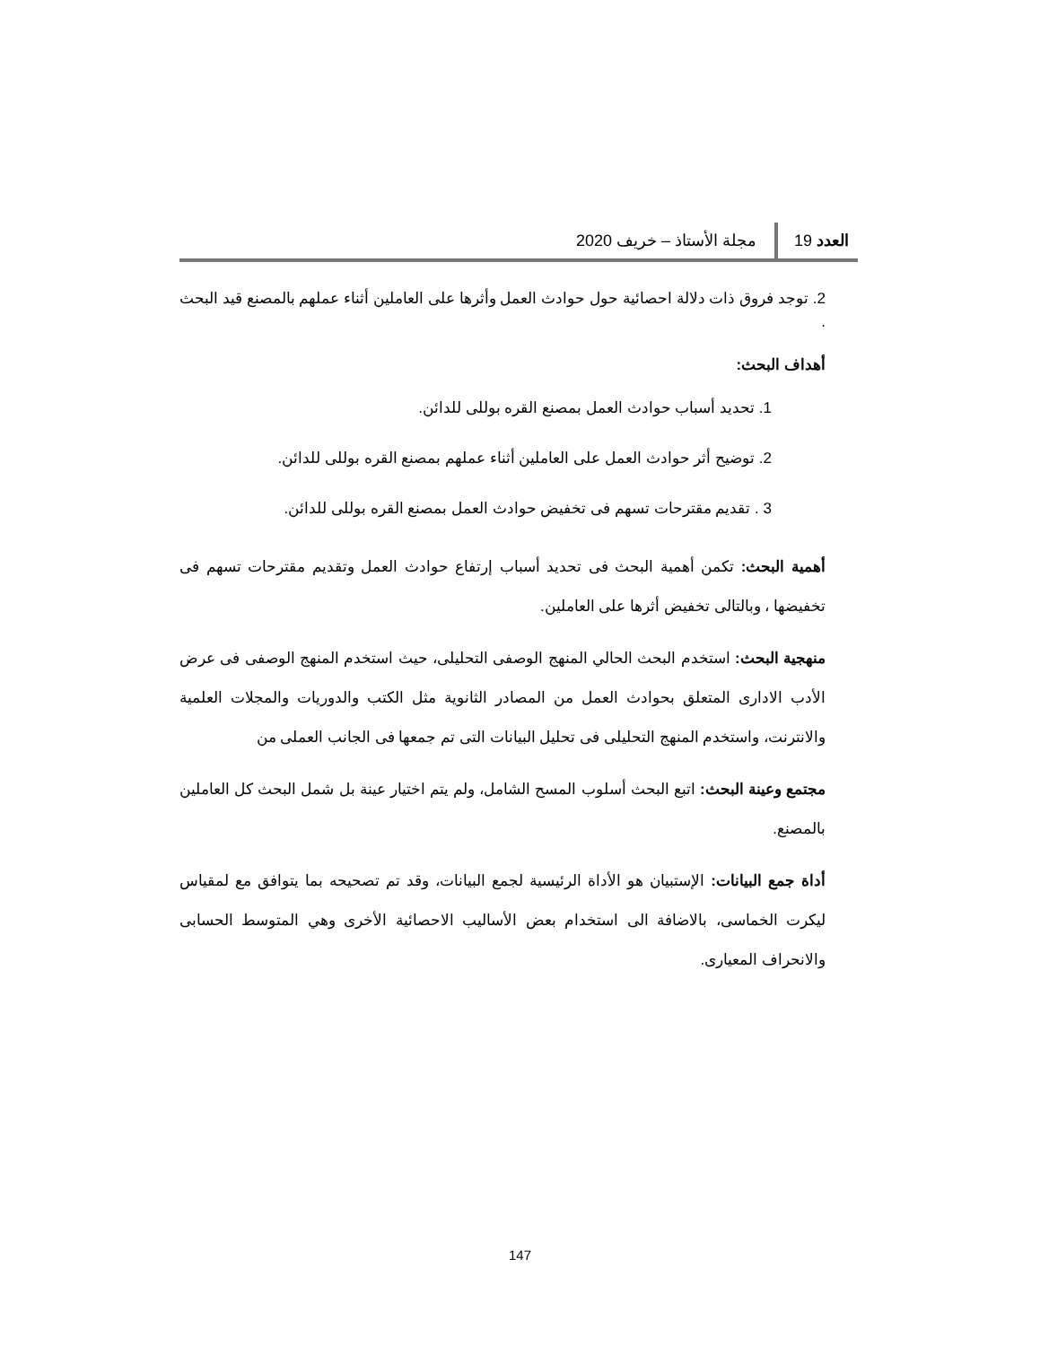العدد 19 مجلة الأستاذ – خريف 2020
2. توجد فروق ذات دلالة احصائية حول حوادث العمل وأثرها على العاملين أثناء عملهم بالمصنع قيد البحث .
أهداف البحث:
1. تحديد أسباب حوادث العمل بمصنع القره بوللى للدائن.
2. توضيح أثر حوادث العمل على العاملين أثناء عملهم بمصنع القره بوللى للدائن.
3 . تقديم مقترحات تسهم فى تخفيض حوادث العمل بمصنع القره بوللى للدائن.
أهمية البحث: تكمن أهمية البحث فى تحديد أسباب إرتفاع حوادث العمل وتقديم مقترحات تسهم فى تخفيضها ، وبالتالى تخفيض أثرها على العاملين.
منهجية البحث: استخدم البحث الحالي المنهج الوصفى التحليلى، حيث استخدم المنهج الوصفى فى عرض الأدب الادارى المتعلق بحوادث العمل من المصادر الثانوية مثل الكتب والدوريات والمجلات العلمية والانترنت، واستخدم المنهج التحليلى فى تحليل البيانات التى تم جمعها فى الجانب العملى من
مجتمع وعينة البحث: اتبع البحث أسلوب المسح الشامل، ولم يتم اختيار عينة بل شمل البحث كل العاملين بالمصنع.
أداة جمع البيانات: الإستبيان هو الأداة الرئيسية لجمع البيانات، وقد تم تصحيحه بما يتوافق مع لمقياس ليكرت الخماسى، بالاضافة الى استخدام بعض الأساليب الاحصائية الأخرى وهي المتوسط الحسابى والانحراف المعيارى.
147